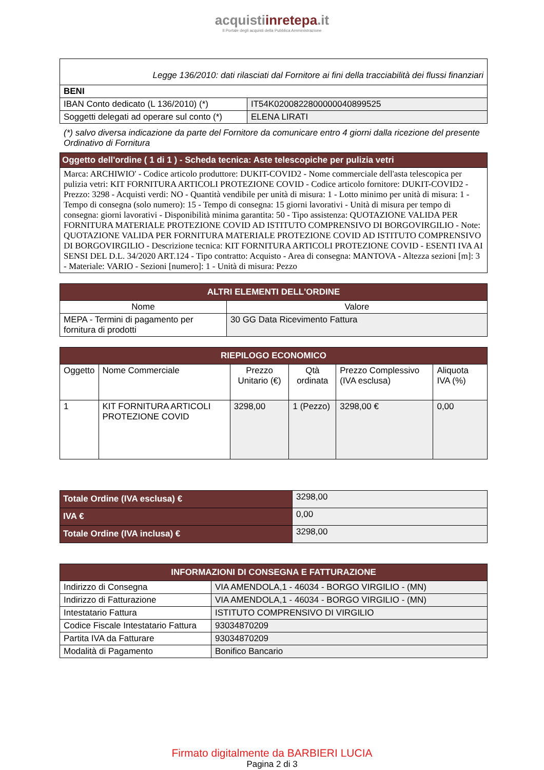acquistiinretepa.it
Il Portale degli acquisti della Pubblica Amministrazione
| Legge 136/2010: dati rilasciati dal Fornitore ai fini della tracciabilità dei flussi finanziari | |
| BENI | |
| IBAN Conto dedicato (L 136/2010) (*) | IT54K0200822800000040899525 |
| Soggetti delegati ad operare sul conto (*) | ELENA LIRATI |
(*) salvo diversa indicazione da parte del Fornitore da comunicare entro 4 giorni dalla ricezione del presente Ordinativo di Fornitura
| Oggetto dell'ordine ( 1 di 1 ) - Scheda tecnica: Aste telescopiche per pulizia vetri |
| Marca: ARCHIWIO' - Codice articolo produttore: DUKIT-COVID2 - Nome commerciale dell'asta telescopica per pulizia vetri: KIT FORNITURA ARTICOLI PROTEZIONE COVID - Codice articolo fornitore: DUKIT-COVID2 - Prezzo: 3298 - Acquisti verdi: NO - Quantità vendibile per unità di misura: 1 - Lotto minimo per unità di misura: 1 - Tempo di consegna (solo numero): 15 - Tempo di consegna: 15 giorni lavorativi - Unità di misura per tempo di consegna: giorni lavorativi - Disponibilità minima garantita: 50 - Tipo assistenza: QUOTAZIONE VALIDA PER FORNITURA MATERIALE PROTEZIONE COVID AD ISTITUTO COMPRENSIVO DI BORGOVIRGILIO - Note: QUOTAZIONE VALIDA PER FORNITURA MATERIALE PROTEZIONE COVID AD ISTITUTO COMPRENSIVO DI BORGOVIRGILIO - Descrizione tecnica: KIT FORNITURA ARTICOLI PROTEZIONE COVID - ESENTI IVA AI SENSI DEL D.L. 34/2020 ART.124 - Tipo contratto: Acquisto - Area di consegna: MANTOVA - Altezza sezioni [m]: 3 - Materiale: VARIO - Sezioni [numero]: 1 - Unità di misura: Pezzo |
| ALTRI ELEMENTI DELL'ORDINE | |
| Nome | Valore |
| MEPA - Termini di pagamento per fornitura di prodotti | 30 GG Data Ricevimento Fattura |
| RIEPILOGO ECONOMICO | | | | | |
| Oggetto | Nome Commerciale | Prezzo Unitario (€) | Qtà ordinata | Prezzo Complessivo (IVA esclusa) | Aliquota IVA (%) |
| 1 | KIT FORNITURA ARTICOLI PROTEZIONE COVID | 3298,00 | 1 (Pezzo) | 3298,00 € | 0,00 |
| Totale Ordine (IVA esclusa) € | 3298,00 |
| IVA € | 0,00 |
| Totale Ordine (IVA inclusa) € | 3298,00 |
| INFORMAZIONI DI CONSEGNA E FATTURAZIONE | |
| Indirizzo di Consegna | VIA AMENDOLA,1 - 46034 - BORGO VIRGILIO - (MN) |
| Indirizzo di Fatturazione | VIA AMENDOLA,1 - 46034 - BORGO VIRGILIO - (MN) |
| Intestatario Fattura | ISTITUTO COMPRENSIVO DI VIRGILIO |
| Codice Fiscale Intestatario Fattura | 93034870209 |
| Partita IVA da Fatturare | 93034870209 |
| Modalità di Pagamento | Bonifico Bancario |
Firmato digitalmente da BARBIERI LUCIA
Pagina 2 di 3